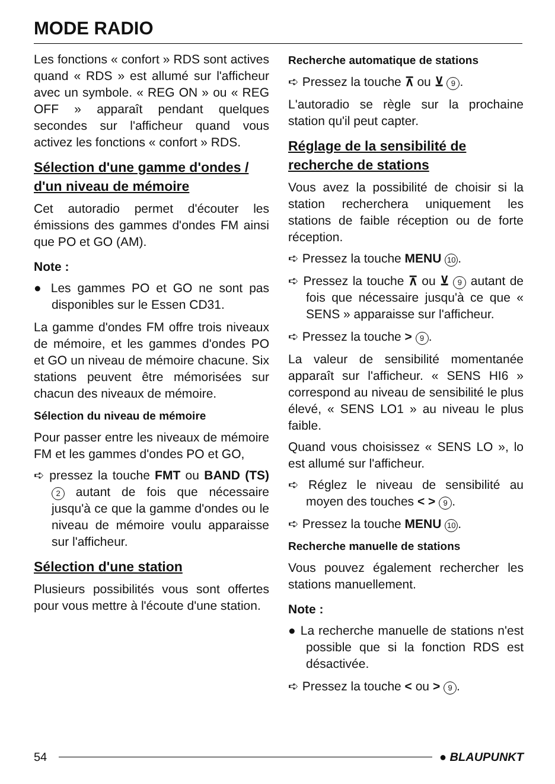MODE RADIO
Les fonctions « confort » RDS sont actives quand « RDS » est allumé sur l'afficheur avec un symbole. « REG ON » ou « REG OFF » apparaît pendant quelques secondes sur l'afficheur quand vous activez les fonctions « confort » RDS.
Sélection d'une gamme d'ondes / d'un niveau de mémoire
Cet autoradio permet d'écouter les émissions des gammes d'ondes FM ainsi que PO et GO (AM).
Note :
● Les gammes PO et GO ne sont pas disponibles sur le Essen CD31.
La gamme d'ondes FM offre trois niveaux de mémoire, et les gammes d'ondes PO et GO un niveau de mémoire chacune. Six stations peuvent être mémorisées sur chacun des niveaux de mémoire.
Sélection du niveau de mémoire
Pour passer entre les niveaux de mémoire FM et les gammes d'ondes PO et GO,
➪ pressez la touche FMT ou BAND (TS) 2 autant de fois que nécessaire jusqu'à ce que la gamme d'ondes ou le niveau de mémoire voulu apparaisse sur l'afficheur.
Sélection d'une station
Plusieurs possibilités vous sont offertes pour vous mettre à l'écoute d'une station.
Recherche automatique de stations
➪ Pressez la touche ⊼ ou ⊻ 9.
L'autoradio se règle sur la prochaine station qu'il peut capter.
Réglage de la sensibilité de recherche de stations
Vous avez la possibilité de choisir si la station recherchera uniquement les stations de faible réception ou de forte réception.
➪ Pressez la touche MENU 10.
➪ Pressez la touche ⊼ ou ⊻ 9 autant de fois que nécessaire jusqu'à ce que « SENS » apparaisse sur l'afficheur.
➪ Pressez la touche > 9.
La valeur de sensibilité momentanée apparaît sur l'afficheur. « SENS HI6 » correspond au niveau de sensibilité le plus élevé, « SENS LO1 » au niveau le plus faible.
Quand vous choisissez « SENS LO », lo est allumé sur l'afficheur.
➪ Réglez le niveau de sensibilité au moyen des touches < > 9.
➪ Pressez la touche MENU 10.
Recherche manuelle de stations
Vous pouvez également rechercher les stations manuellement.
Note :
● La recherche manuelle de stations n'est possible que si la fonction RDS est désactivée.
➪ Pressez la touche < ou > 9.
54 ● BLAUPUNKT